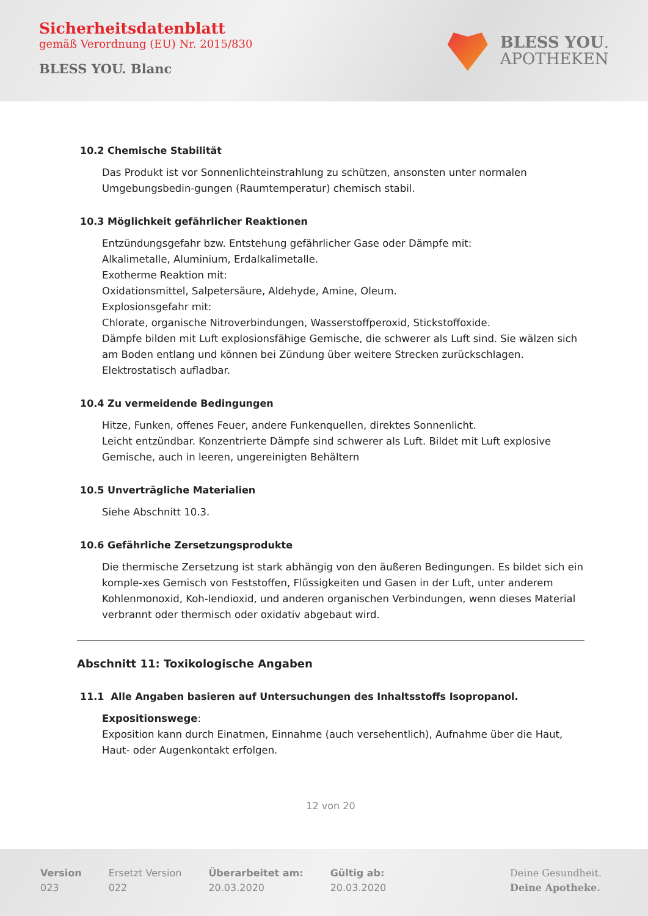Sicherheitsdatenblatt
gemäß Verordnung (EU) Nr. 2015/830
BLESS YOU. Blanc
BLESS YOU.
APOTHEKEN
10.2 Chemische Stabilität
Das Produkt ist vor Sonnenlichteinstrahlung zu schützen, ansonsten unter normalen Umgebungsbedin-gungen (Raumtemperatur) chemisch stabil.
10.3 Möglichkeit gefährlicher Reaktionen
Entzündungsgefahr bzw. Entstehung gefährlicher Gase oder Dämpfe mit:
Alkalimetalle, Aluminium, Erdalkalimetalle.
Exotherme Reaktion mit:
Oxidationsmittel, Salpetersäure, Aldehyde, Amine, Oleum.
Explosionsgefahr mit:
Chlorate, organische Nitroverbindungen, Wasserstoffperoxid, Stickstoffoxide.
Dämpfe bilden mit Luft explosionsfähige Gemische, die schwerer als Luft sind. Sie wälzen sich am Boden entlang und können bei Zündung über weitere Strecken zurückschlagen.
Elektrostatisch aufladbar.
10.4 Zu vermeidende Bedingungen
Hitze, Funken, offenes Feuer, andere Funkenquellen, direktes Sonnenlicht.
Leicht entzündbar. Konzentrierte Dämpfe sind schwerer als Luft. Bildet mit Luft explosive Gemische, auch in leeren, ungereinigten Behältern
10.5 Unverträgliche Materialien
Siehe Abschnitt 10.3.
10.6 Gefährliche Zersetzungsprodukte
Die thermische Zersetzung ist stark abhängig von den äußeren Bedingungen. Es bildet sich ein komple-xes Gemisch von Feststoffen, Flüssigkeiten und Gasen in der Luft, unter anderem Kohlenmonoxid, Koh-lendioxid, und anderen organischen Verbindungen, wenn dieses Material verbrannt oder thermisch oder oxidativ abgebaut wird.
Abschnitt 11: Toxikologische Angaben
11.1 Alle Angaben basieren auf Untersuchungen des Inhaltsstoffs Isopropanol.
Expositionswege:
Exposition kann durch Einatmen, Einnahme (auch versehentlich), Aufnahme über die Haut, Haut- oder Augenkontakt erfolgen.
12 von 20
Version
023
Ersetzt Version
022
Überarbeitet am:
20.03.2020
Gültig ab:
20.03.2020
Deine Gesundheit.
Deine Apotheke.